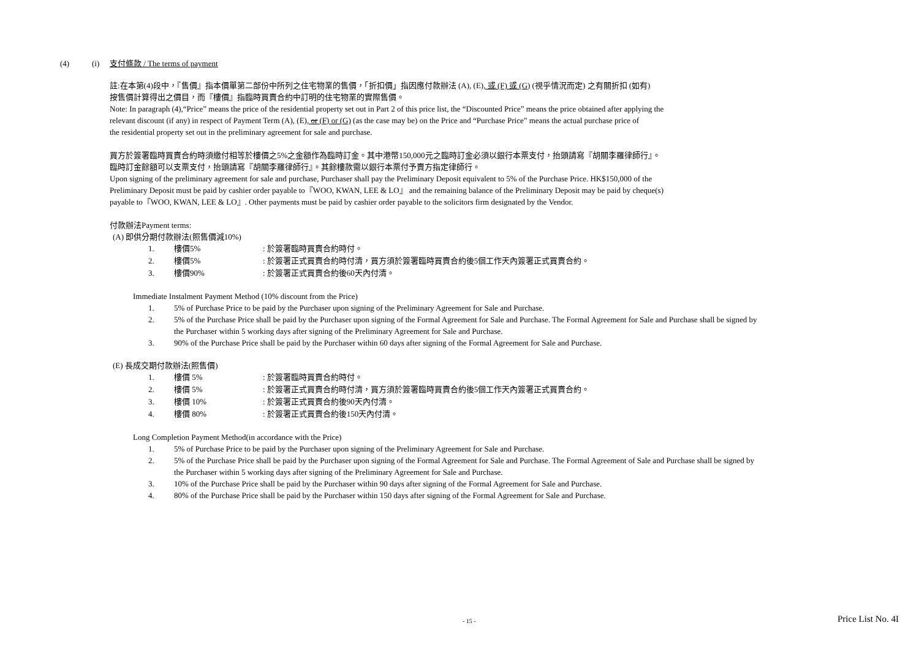(4) (i) 支付條款 / The terms of payment
註:在本第(4)段中，『售價』指本價單第二部份中所列之住宅物業的售價，「折扣價」指因應付款辦法 (A), (E), 或 (F) 或 (G) (視乎情況而定) 之有關折扣 (如有)
按售價計算得出之價目，而『樓價』指臨時買賣合約中訂明的住宅物業的實際售價。
Note: In paragraph (4),“Price” means the price of the residential property set out in Part 2 of this price list, the “Discounted Price” means the price obtained after applying the
relevant discount (if any) in respect of Payment Term (A), (E), or (F) or (G) (as the case may be) on the Price and “Purchase Price” means the actual purchase price of
the residential property set out in the preliminary agreement for sale and purchase.
買方於簽署臨時買賣合約時須繳付相等於樓價之5%之金額作為臨時訂金。其中港幣150,000元之臨時訂金必須以銀行本票支付，抬頭請寫『胡關李羅律師行』。
臨時訂金餘額可以支票支付，抬頭請寫『胡關李羅律師行』。其餘樓款需以銀行本票付予賣方指定律師行。
Upon signing of the preliminary agreement for sale and purchase, Purchaser shall pay the Preliminary Deposit equivalent to 5% of the Purchase Price. HK$150,000 of the
Preliminary Deposit must be paid by cashier order payable to『WOO, KWAN, LEE & LO』 and the remaining balance of the Preliminary Deposit may be paid by cheque(s)
payable to『WOO, KWAN, LEE & LO』. Other payments must be paid by cashier order payable to the solicitors firm designated by the Vendor.
付款辦法Payment terms:
(A) 即供分期付款辦法(照售價減10%)
1. 樓價5%: 於簽署臨時買賣合約時付。
2. 樓價5%: 於簽署正式買賣合約時付清，買方須於簽署臨時買賣合約後5個工作天內簽署正式買賣合約。
3. 樓價90%: 於簽署正式買賣合約後60天內付清。
Immediate Instalment Payment Method (10% discount from the Price)
1. 5% of Purchase Price to be paid by the Purchaser upon signing of the Preliminary Agreement for Sale and Purchase.
2. 5% of the Purchase Price shall be paid by the Purchaser upon signing of the Formal Agreement for Sale and Purchase. The Formal Agreement for Sale and Purchase shall be signed by the Purchaser within 5 working days after signing of the Preliminary Agreement for Sale and Purchase.
3. 90% of the Purchase Price shall be paid by the Purchaser within 60 days after signing of the Formal Agreement for Sale and Purchase.
(E) 長成交期付款辦法(照售價)
1. 樓價 5%: 於簽署臨時買賣合約時付。
2. 樓價 5%: 於簽署正式買賣合約時付清，買方須於簽署臨時買賣合約後5個工作天內簽署正式買賣合約。
3. 樓價 10%: 於簽署正式買賣合約後90天內付清。
4. 樓價 80%: 於簽署正式買賣合約後150天內付清。
Long Completion Payment Method(in accordance with the Price)
1. 5% of Purchase Price to be paid by the Purchaser upon signing of the Preliminary Agreement for Sale and Purchase.
2. 5% of the Purchase Price shall be paid by the Purchaser upon signing of the Formal Agreement for Sale and Purchase. The Formal Agreement of Sale and Purchase shall be signed by the Purchaser within 5 working days after signing of the Preliminary Agreement for Sale and Purchase.
3. 10% of the Purchase Price shall be paid by the Purchaser within 90 days after signing of the Formal Agreement for Sale and Purchase.
4. 80% of the Purchase Price shall be paid by the Purchaser within 150 days after signing of the Formal Agreement for Sale and Purchase.
- 15 - Price List No. 4I